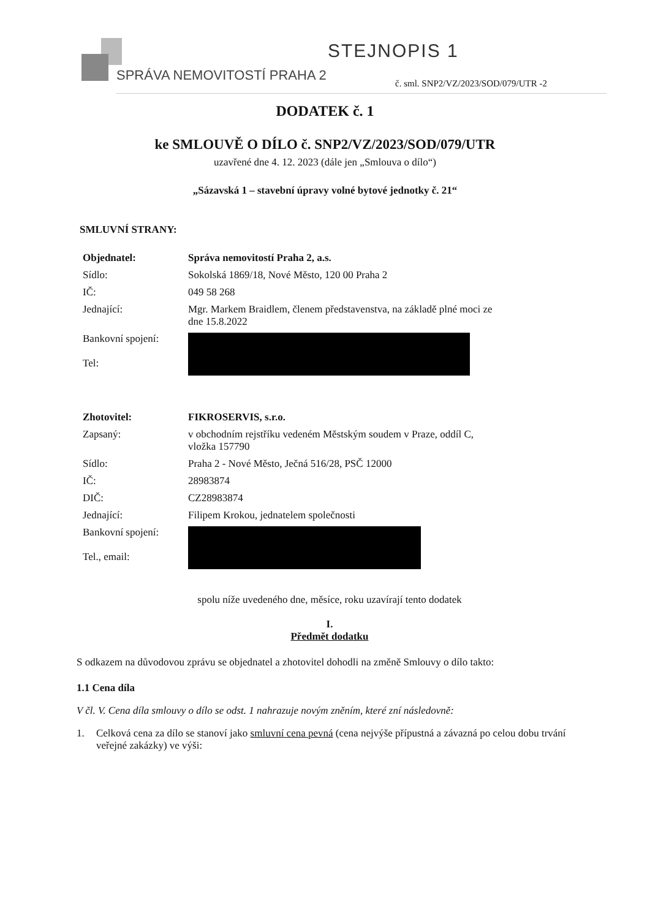SPRÁVA NEMOVITOSTÍ PRAHA 2
STEJNOPIS 1
č. sml. SNP2/VZ/2023/SOD/079/UTR -2
DODATEK č. 1
ke SMLOUVĚ O DÍLO č. SNP2/VZ/2023/SOD/079/UTR
uzavřené dne 4. 12. 2023 (dále jen „Smlouva o dílo“)
„Sázavská 1 – stavební úpravy volné bytové jednotky č. 21“
SMLUVNÍ STRANY:
| Objednatel: | Správa nemovitostí Praha 2, a.s. |
| Sídlo: | Sokolská 1869/18, Nové Město, 120 00 Praha 2 |
| IČ: | 049 58 268 |
| Jednající: | Mgr. Markem Braidlem, členem představenstva, na základě plné moci ze dne 15.8.2022 |
| Bankovní spojení: Tel: | |
| Zhotovitel: | FIKROSERVIS, s.r.o. |
| Zapsaný: | v obchodním rejstříku vedeném Městským soudem v Praze, oddíl C, vložka 157790 |
| Sídlo: | Praha 2 - Nové Město, Ječná 516/28, PSČ 12000 |
| IČ: | 28983874 |
| DIČ: | CZ28983874 |
| Jednající: | Filipem Krokou, jednatelem společnosti |
| Bankovní spojení: Tel., email: | |
spolu níže uvedeného dne, měsíce, roku uzavírají tento dodatek
I.
Předmět dodatku
S odkazem na důvodovou zprávu se objednatel a zhotovitel dohodli na změně Smlouvy o dílo takto:
1.1 Cena díla
V čl. V. Cena díla smlouvy o dílo se odst. 1 nahrazuje novým zněním, které zní následovně:
1. Celková cena za dílo se stanoví jako smluvní cena pevná (cena nejvýše přípustná a závazná po celou dobu trvání veřejné zakázky) ve výši: